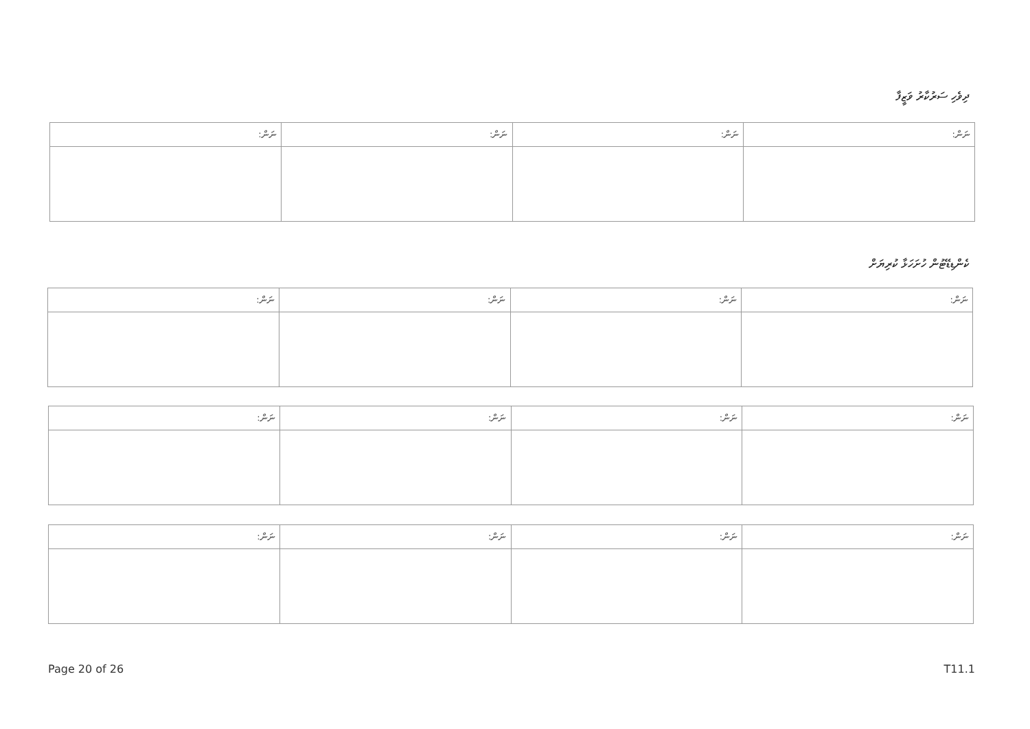ދިވެހި ސަރުކާރު ވަޒީފާ
| ނަން: | ނަން: | ނަން: | ނަން: |
| --- | --- | --- | --- |
ކެންޑިޑޭޓުން ހުށަހަޅާ ކުރިޔަށް
| ނަން: | ނަން: | ނަން: | ނަން: |
| --- | --- | --- | --- |
| ނަން: | ނަން: | ނަން: | ނަން: |
| --- | --- | --- | --- |
| ނަން: | ނަން: | ނަން: | ނަން: |
| --- | --- | --- | --- |
Page 20 of 26 T11.1